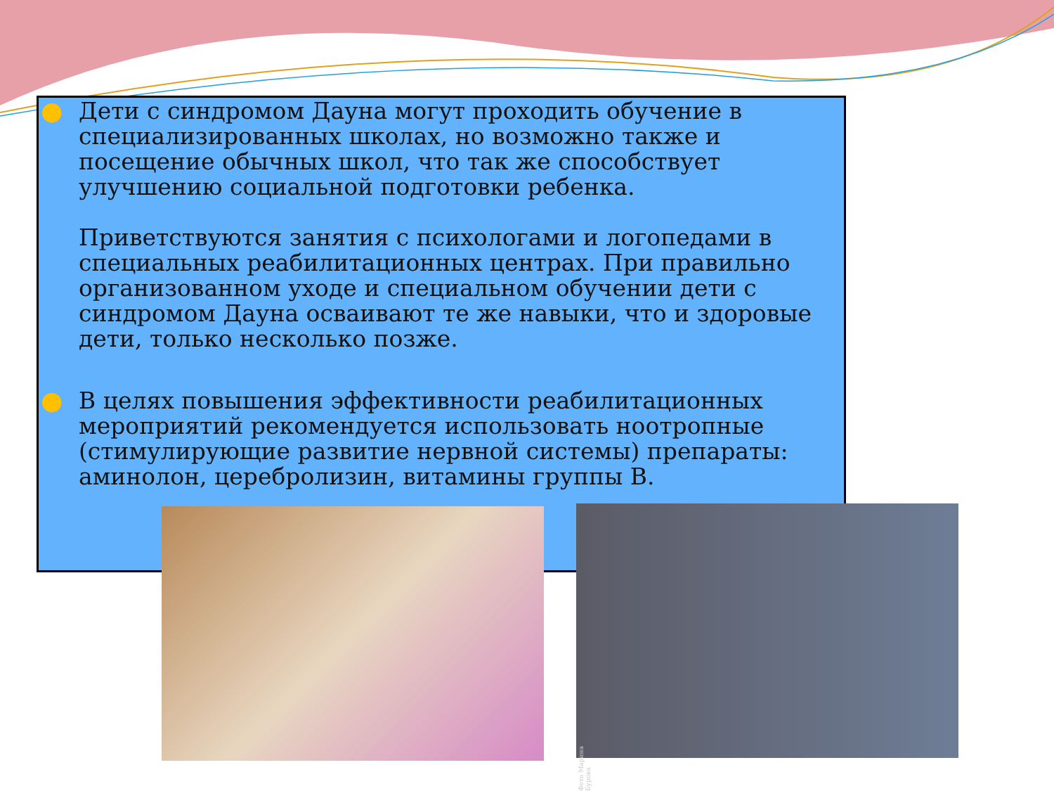● Дети с синдромом Дауна могут проходить обучение в специализированных школах, но возможно также и посещение обычных школ, что так же способствует улучшению социальной подготовки ребенка.
Приветствуются занятия с психологами и логопедами в специальных реабилитационных центрах. При правильно организованном уходе и специальном обучении дети с синдромом Дауна осваивают те же навыки, что и здоровые дети, только несколько позже.
● В целях повышения эффективности реабилитационных мероприятий рекомендуется использовать ноотропные (стимулирующие развитие нервной системы) препараты: аминолон, церебролизин, витамины группы В.
Фото Марина Бурова